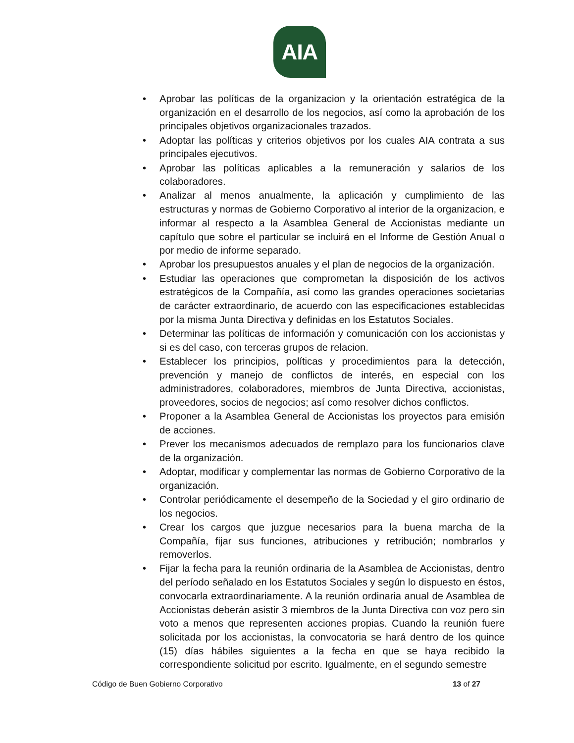AIA
• Aprobar las políticas de la organizacion y la orientación estratégica de la organización en el desarrollo de los negocios, así como la aprobación de los principales objetivos organizacionales trazados.
• Adoptar las políticas y criterios objetivos por los cuales AIA contrata a sus principales ejecutivos.
• Aprobar las políticas aplicables a la remuneración y salarios de los colaboradores.
• Analizar al menos anualmente, la aplicación y cumplimiento de las estructuras y normas de Gobierno Corporativo al interior de la organizacion, e informar al respecto a la Asamblea General de Accionistas mediante un capítulo que sobre el particular se incluirá en el Informe de Gestión Anual o por medio de informe separado.
• Aprobar los presupuestos anuales y el plan de negocios de la organización.
• Estudiar las operaciones que comprometan la disposición de los activos estratégicos de la Compañía, así como las grandes operaciones societarias de carácter extraordinario, de acuerdo con las especificaciones establecidas por la misma Junta Directiva y definidas en los Estatutos Sociales.
• Determinar las políticas de información y comunicación con los accionistas y si es del caso, con terceras grupos de relacion.
• Establecer los principios, políticas y procedimientos para la detección, prevención y manejo de conflictos de interés, en especial con los administradores, colaboradores, miembros de Junta Directiva, accionistas, proveedores, socios de negocios; así como resolver dichos conflictos.
• Proponer a la Asamblea General de Accionistas los proyectos para emisión de acciones.
• Prever los mecanismos adecuados de remplazo para los funcionarios clave de la organización.
• Adoptar, modificar y complementar las normas de Gobierno Corporativo de la organización.
• Controlar periódicamente el desempeño de la Sociedad y el giro ordinario de los negocios.
• Crear los cargos que juzgue necesarios para la buena marcha de la Compañía, fijar sus funciones, atribuciones y retribución; nombrarlos y removerlos.
• Fijar la fecha para la reunión ordinaria de la Asamblea de Accionistas, dentro del período señalado en los Estatutos Sociales y según lo dispuesto en éstos, convocarla extraordinariamente. A la reunión ordinaria anual de Asamblea de Accionistas deberán asistir 3 miembros de la Junta Directiva con voz pero sin voto a menos que representen acciones propias. Cuando la reunión fuere solicitada por los accionistas, la convocatoria se hará dentro de los quince (15) días hábiles siguientes a la fecha en que se haya recibido la correspondiente solicitud por escrito. Igualmente, en el segundo semestre
Código de Buen Gobierno Corporativo 13 of 27